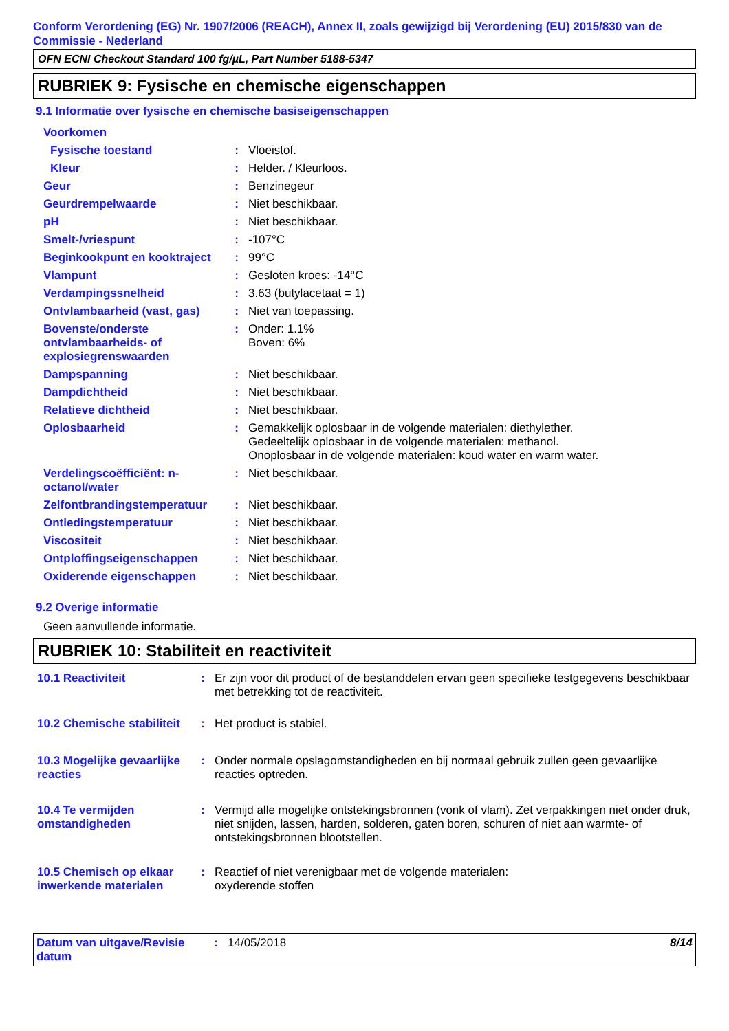Conform Verordening (EG) Nr. 1907/2006 (REACH), Annex II, zoals gewijzigd bij Verordening (EU) 2015/830 van de Commissie - Nederland
OFN ECNI Checkout Standard 100 fg/µL, Part Number 5188-5347
RUBRIEK 9: Fysische en chemische eigenschappen
9.1 Informatie over fysische en chemische basiseigenschappen
| Voorkomen | | |
| Fysische toestand | : | Vloeistof. |
| Kleur | : | Helder. / Kleurloos. |
| Geur | : | Benzinegeur |
| Geurdrempelwaarde | : | Niet beschikbaar. |
| pH | : | Niet beschikbaar. |
| Smelt-/vriespunt | : | -107°C |
| Beginkookpunt en kooktraject | : | 99°C |
| Vlampunt | : | Gesloten kroes: -14°C |
| Verdampingssnelheid | : | 3.63 (butylacetaat = 1) |
| Ontvlambaarheid (vast, gas) | : | Niet van toepassing. |
| Bovenste/onderste ontvlambaarheids- of explosiegrenswaarden | : | Onder: 1.1% Boven: 6% |
| Dampspanning | : | Niet beschikbaar. |
| Dampdichtheid | : | Niet beschikbaar. |
| Relatieve dichtheid | : | Niet beschikbaar. |
| Oplosbaarheid | : | Gemakkelijk oplosbaar in de volgende materialen: diethylether. Gedeeltelijk oplosbaar in de volgende materialen: methanol. Onoplosbaar in de volgende materialen: koud water en warm water. |
| Verdelingscoëfficiënt: n-octanol/water | : | Niet beschikbaar. |
| Zelfontbrandingstemperatuur | : | Niet beschikbaar. |
| Ontledingstemperatuur | : | Niet beschikbaar. |
| Viscositeit | : | Niet beschikbaar. |
| Ontploffingseigenschappen | : | Niet beschikbaar. |
| Oxiderende eigenschappen | : | Niet beschikbaar. |
9.2 Overige informatie
Geen aanvullende informatie.
RUBRIEK 10: Stabiliteit en reactiviteit
| 10.1 Reactiviteit | : | Er zijn voor dit product of de bestanddelen ervan geen specifieke testgegevens beschikbaar met betrekking tot de reactiviteit. |
| 10.2 Chemische stabiliteit | : | Het product is stabiel. |
| 10.3 Mogelijke gevaarlijke reacties | : | Onder normale opslagomstandigheden en bij normaal gebruik zullen geen gevaarlijke reacties optreden. |
| 10.4 Te vermijden omstandigheden | : | Vermijd alle mogelijke ontstekingsbronnen (vonk of vlam). Zet verpakkingen niet onder druk, niet snijden, lassen, harden, solderen, gaten boren, schuren of niet aan warmte- of ontstekingsbronnen blootstellen. |
| 10.5 Chemisch op elkaar inwerkende materialen | : | Reactief of niet verenigbaar met de volgende materialen: oxyderende stoffen |
| Datum van uitgave/Revisie datum | : | 14/05/2018 | 8/14 |